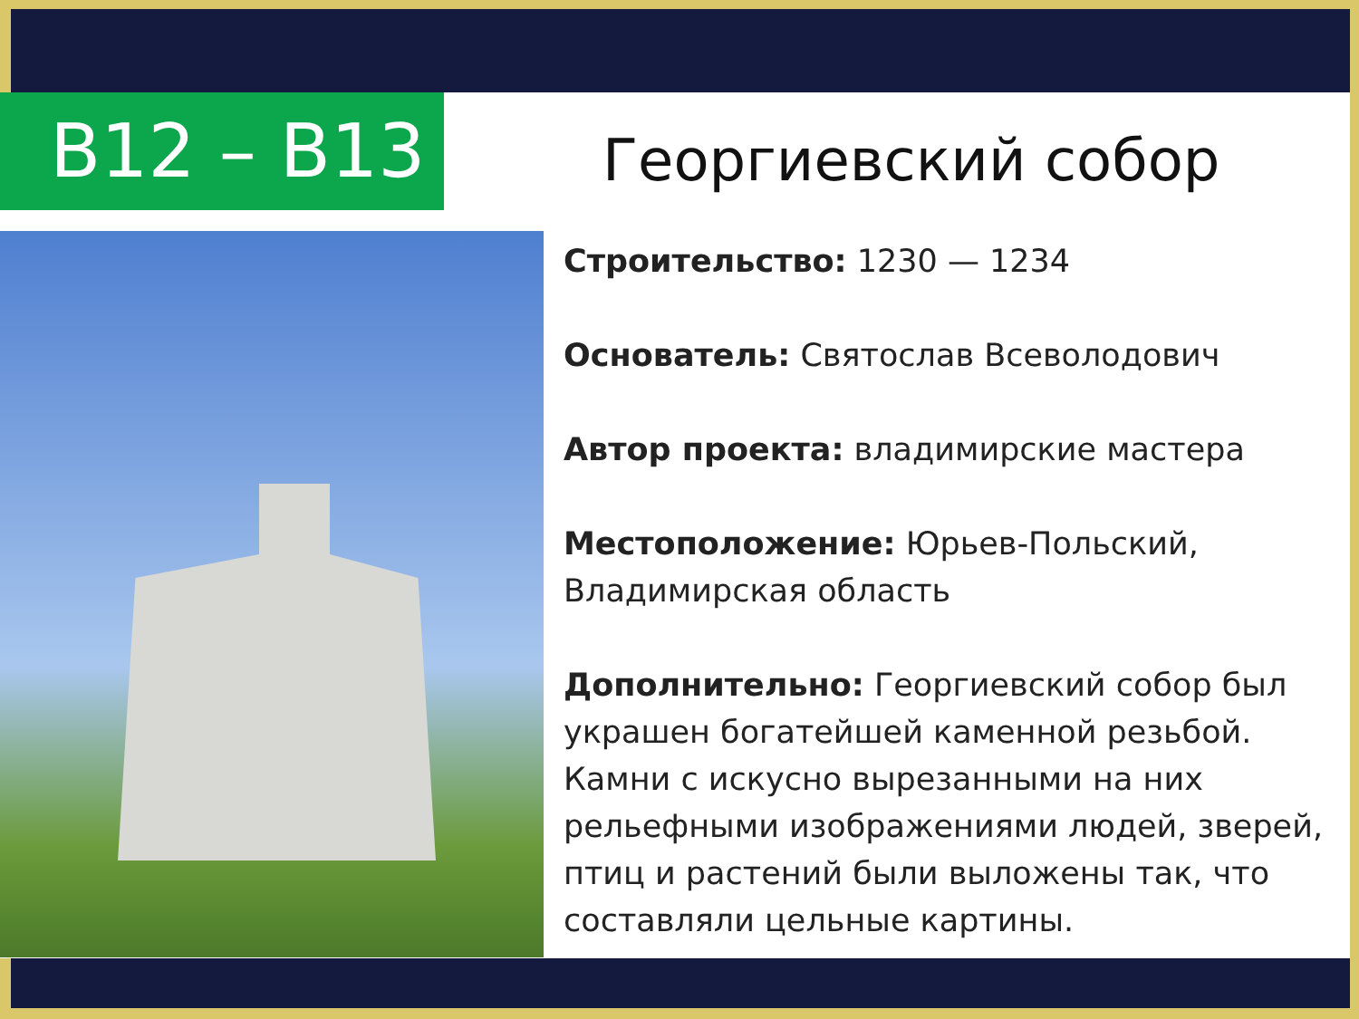B12 – B13 Георгиевский собор
Строительство: 1230 — 1234
Основатель: Святослав Всеволодович
Автор проекта: владимирские мастера
Местоположение: Юрьев-Польский, Владимирская область
Дополнительно: Георгиевский собор был украшен богатейшей каменной резьбой. Камни с искусно вырезанными на них рельефными изображениями людей, зверей, птиц и растений были выложены так, что составляли цельные картины.